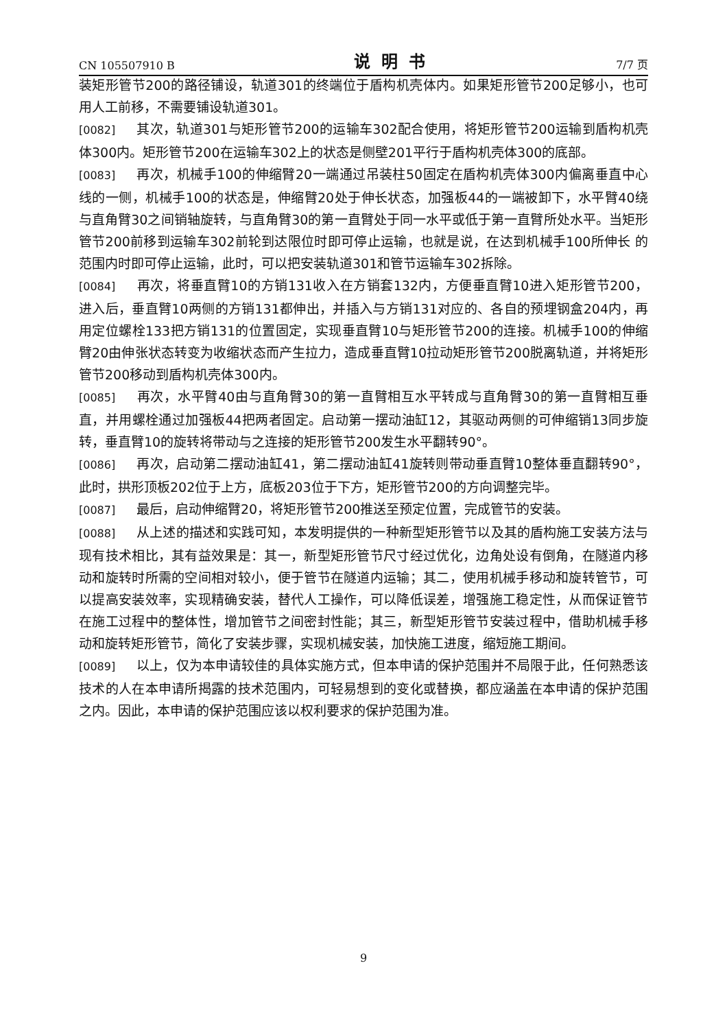CN 105507910 B 说明书 7/7 页
装矩形管节200的路径铺设，轨道301的终端位于盾构机壳体内。如果矩形管节200足够小，也可用人工前移，不需要铺设轨道301。
[0082] 其次，轨道301与矩形管节200的运输车302配合使用，将矩形管节200运输到盾构机壳体300内。矩形管节200在运输车302上的状态是侧壁201平行于盾构机壳体300的底部。
[0083] 再次，机械手100的伸缩臂20一端通过吊装柱50固定在盾构机壳体300内偏离垂直中心线的一侧，机械手100的状态是，伸缩臂20处于伸长状态，加强板44的一端被卸下，水平臂40绕与直角臂30之间销轴旋转，与直角臂30的第一直臂处于同一水平或低于第一直臂所处水平。当矩形管节200前移到运输车302前轮到达限位时即可停止运输，也就是说，在达到机械手100所伸长 的范围内时即可停止运输，此时，可以把安装轨道301和管节运输车302拆除。
[0084] 再次，将垂直臂10的方销131收入在方销套132内，方便垂直臂10进入矩形管节200，进入后，垂直臂10两侧的方销131都伸出，并插入与方销131对应的、各自的预埋钢盒204内，再用定位螺栓133把方销131的位置固定，实现垂直臂10与矩形管节200的连接。机械手100的伸缩臂20由伸张状态转变为收缩状态而产生拉力，造成垂直臂10拉动矩形管节200脱离轨道，并将矩形管节200移动到盾构机壳体300内。
[0085] 再次，水平臂40由与直角臂30的第一直臂相互水平转成与直角臂30的第一直臂相互垂直，并用螺栓通过加强板44把两者固定。启动第一摆动油缸12，其驱动两侧的可伸缩销13同步旋转，垂直臂10的旋转将带动与之连接的矩形管节200发生水平翻转90°。
[0086] 再次，启动第二摆动油缸41，第二摆动油缸41旋转则带动垂直臂10整体垂直翻转90°，此时，拱形顶板202位于上方，底板203位于下方，矩形管节200的方向调整完毕。
[0087] 最后，启动伸缩臂20，将矩形管节200推送至预定位置，完成管节的安装。
[0088] 从上述的描述和实践可知，本发明提供的一种新型矩形管节以及其的盾构施工安装方法与现有技术相比，其有益效果是：其一，新型矩形管节尺寸经过优化，边角处设有倒角，在隧道内移动和旋转时所需的空间相对较小，便于管节在隧道内运输；其二，使用机械手移动和旋转管节，可以提高安装效率，实现精确安装，替代人工操作，可以降低误差，增强施工稳定性，从而保证管节在施工过程中的整体性，增加管节之间密封性能；其三，新型矩形管节安装过程中，借助机械手移动和旋转矩形管节，简化了安装步骤，实现机械安装，加快施工进度，缩短施工期间。
[0089] 以上，仅为本申请较佳的具体实施方式，但本申请的保护范围并不局限于此，任何熟悉该技术的人在本申请所揭露的技术范围内，可轻易想到的变化或替换，都应涵盖在本申请的保护范围之内。因此，本申请的保护范围应该以权利要求的保护范围为准。
9